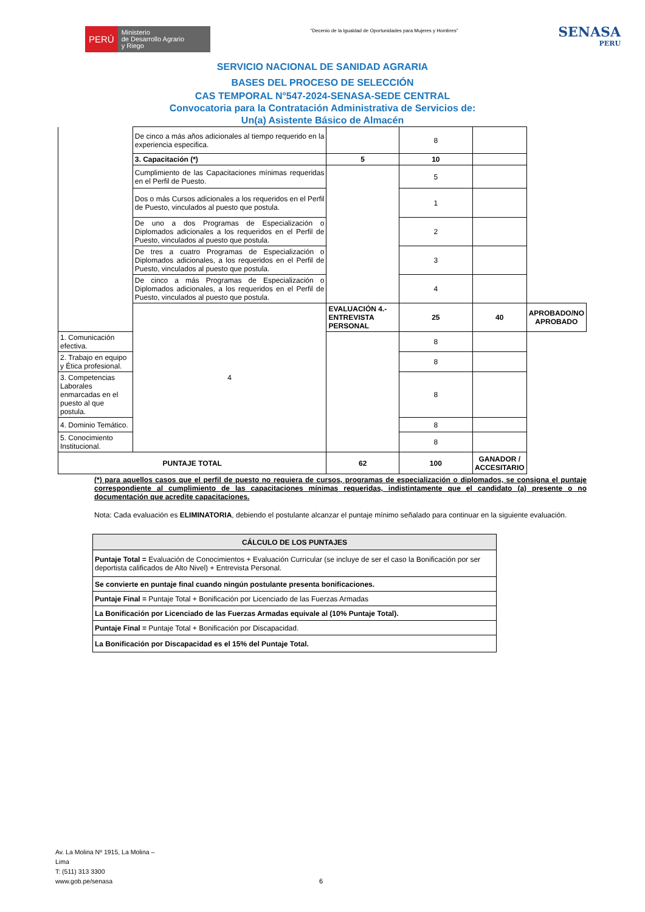PERÚ
Ministerio
de Desarrollo Agrario
y Riego
“Decenio de la Igualdad de Oportunidades para Mujeres y Hombres”
SENASA
PERU
SERVICIO NACIONAL DE SANIDAD AGRARIA
BASES DEL PROCESO DE SELECCIÓN
CAS TEMPORAL N°547-2024-SENASA-SEDE CENTRAL
Convocatoria para la Contratación Administrativa de Servicios de:
Un(a) Asistente Básico de Almacén
| | De cinco a más años adicionales al tiempo requerido en la experiencia especifica. | | 8 | | |
| | 3. Capacitación (*) | 5 | 10 | | |
| | Cumplimiento de las Capacitaciones mínimas requeridas en el Perfil de Puesto. | | 5 | | |
| | Dos o más Cursos adicionales a los requeridos en el Perfil de Puesto, vinculados al puesto que postula. | | 1 | | |
| | De uno a dos Programas de Especialización o Diplomados adicionales a los requeridos en el Perfil de Puesto, vinculados al puesto que postula. | | 2 | | |
| | De tres a cuatro Programas de Especialización o Diplomados adicionales, a los requeridos en el Perfil de Puesto, vinculados al puesto que postula. | | 3 | | |
| | De cinco a más Programas de Especialización o Diplomados adicionales, a los requeridos en el Perfil de Puesto, vinculados al puesto que postula. | | 4 | | |
| | 4 | EVALUACIÓN 4.- ENTREVISTA PERSONAL | 25 | 40 | APROBADO/NO APROBADO |
| 1. Comunicación efectiva. | | | 8 | | |
| 2. Trabajo en equipo y Ética profesional. | | | 8 | | |
| 3. Competencias Laborales enmarcadas en el puesto al que postula. | | | 8 | | |
| 4. Dominio Temático. | | | 8 | | |
| 5. Conocimiento Institucional. | | | 8 | | |
| PUNTAJE TOTAL | | 62 | 100 | GANADOR / ACCESITARIO | |
(*) para aquellos casos que el perfil de puesto no requiera de cursos, programas de especialización o diplomados, se consigna el puntaje correspondiente al cumplimiento de las capacitaciones mínimas requeridas, indistintamente que el candidato (a) presente o no documentación que acredite capacitaciones.
Nota: Cada evaluación es ELIMINATORIA, debiendo el postulante alcanzar el puntaje mínimo señalado para continuar en la siguiente evaluación.
| CÁLCULO DE LOS PUNTAJES |
| Puntaje Total = Evaluación de Conocimientos + Evaluación Curricular (se incluye de ser el caso la Bonificación por ser deportista calificados de Alto Nivel) + Entrevista Personal. |
| Se convierte en puntaje final cuando ningún postulante presenta bonificaciones. |
| Puntaje Final = Puntaje Total + Bonificación por Licenciado de las Fuerzas Armadas |
| La Bonificación por Licenciado de las Fuerzas Armadas equivale al (10% Puntaje Total). |
| Puntaje Final = Puntaje Total + Bonificación por Discapacidad. |
| La Bonificación por Discapacidad es el 15% del Puntaje Total. |
Av. La Molina Nº 1915, La Molina –
Lima
T: (511) 313 3300
www.gob.pe/senasa
6